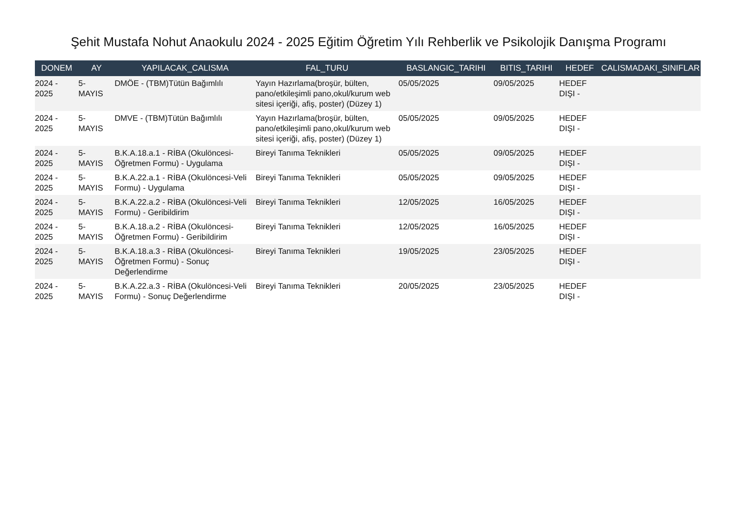Şehit Mustafa Nohut Anaokulu 2024 - 2025 Eğitim Öğretim Yılı Rehberlik ve Psikolojik Danışma Programı
| DONEM | AY | YAPILACAK_CALISMA | FAL_TURU | BASLANGIC_TARIHI | BITIS_TARIHI | HEDEF | CALISMADAKI_SINIFLAR |
| --- | --- | --- | --- | --- | --- | --- | --- |
| 2024 - 2025 | 5- MAYIS | DMÖE - (TBM)Tütün Bağımlılı | Yayın Hazırlama(broşür, bülten, pano/etkileşimli pano,okul/kurum web sitesi içeriği, afiş, poster) (Düzey 1) | 05/05/2025 | 09/05/2025 | HEDEF DIŞI - | |
| 2024 - 2025 | 5- MAYIS | DMVE - (TBM)Tütün Bağımlılı | Yayın Hazırlama(broşür, bülten, pano/etkileşimli pano,okul/kurum web sitesi içeriği, afiş, poster) (Düzey 1) | 05/05/2025 | 09/05/2025 | HEDEF DIŞI - | |
| 2024 - 2025 | 5- MAYIS | B.K.A.18.a.1 - RİBA (Okulöncesi-Öğretmen Formu) - Uygulama | Bireyi Tanıma Teknikleri | 05/05/2025 | 09/05/2025 | HEDEF DIŞI - | |
| 2024 - 2025 | 5- MAYIS | B.K.A.22.a.1 - RİBA (Okulöncesi-Veli Formu) - Uygulama | Bireyi Tanıma Teknikleri | 05/05/2025 | 09/05/2025 | HEDEF DIŞI - | |
| 2024 - 2025 | 5- MAYIS | B.K.A.22.a.2 - RİBA (Okulöncesi-Veli Formu) - Geribildirim | Bireyi Tanıma Teknikleri | 12/05/2025 | 16/05/2025 | HEDEF DIŞI - | |
| 2024 - 2025 | 5- MAYIS | B.K.A.18.a.2 - RİBA (Okulöncesi-Öğretmen Formu) - Geribildirim | Bireyi Tanıma Teknikleri | 12/05/2025 | 16/05/2025 | HEDEF DIŞI - | |
| 2024 - 2025 | 5- MAYIS | B.K.A.18.a.3 - RİBA (Okulöncesi-Öğretmen Formu) - Sonuç Değerlendirme | Bireyi Tanıma Teknikleri | 19/05/2025 | 23/05/2025 | HEDEF DIŞI - | |
| 2024 - 2025 | 5- MAYIS | B.K.A.22.a.3 - RİBA (Okulöncesi-Veli Formu) - Sonuç Değerlendirme | Bireyi Tanıma Teknikleri | 20/05/2025 | 23/05/2025 | HEDEF DIŞI - | |